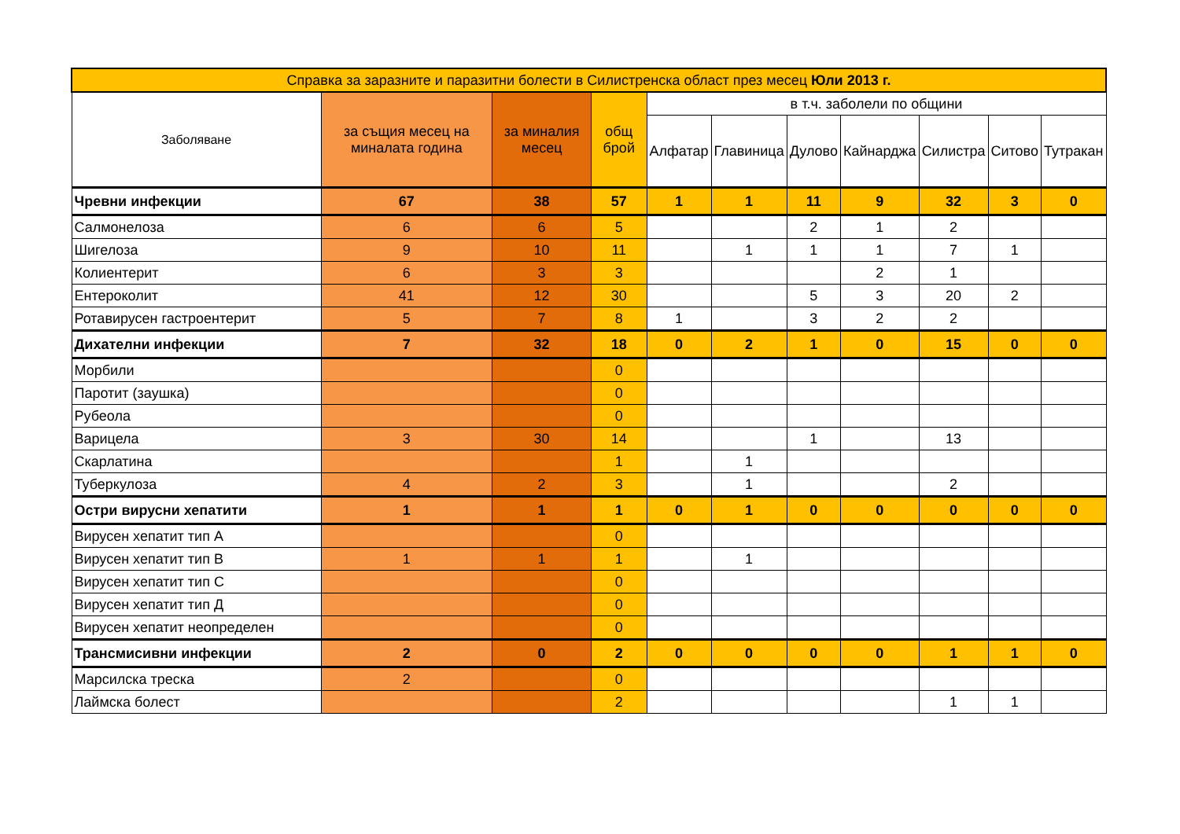| Справка за заразните и паразитни болести в Силистренска област през месец Юли 2013 г. | | | | | | | | | | |
| --- | --- | --- | --- | --- | --- | --- | --- | --- | --- | --- |
| Заболяване | за същия месец на миналата година | за миналия месец | общ брой | в т.ч. заболели по общини | | | | | | |
| | | | | Алфатар | Главиница | Дулово | Кайнарджа | Силистра | Ситово | Тутракан |
| Чревни инфекции | 67 | 38 | 57 | 1 | 1 | 11 | 9 | 32 | 3 | 0 |
| Салмонелоза | 6 | 6 | 5 | | | 2 | 1 | 2 | | |
| Шигелоза | 9 | 10 | 11 | | 1 | 1 | 1 | 7 | 1 | |
| Колиентерит | 6 | 3 | 3 | | | | 2 | 1 | | |
| Ентероколит | 41 | 12 | 30 | | | 5 | 3 | 20 | 2 | |
| Ротавирусен гастроентерит | 5 | 7 | 8 | 1 | | 3 | 2 | 2 | | |
| Дихателни инфекции | 7 | 32 | 18 | 0 | 2 | 1 | 0 | 15 | 0 | 0 |
| Морбили | | | 0 | | | | | | | |
| Паротит (заушка) | | | 0 | | | | | | | |
| Рубеола | | | 0 | | | | | | | |
| Варицела | 3 | 30 | 14 | | | 1 | | 13 | | |
| Скарлатина | | | 1 | | 1 | | | | | |
| Туберкулоза | 4 | 2 | 3 | | 1 | | | 2 | | |
| Остри вирусни хепатити | 1 | 1 | 1 | 0 | 1 | 0 | 0 | 0 | 0 | 0 |
| Вирусен хепатит тип А | | | 0 | | | | | | | |
| Вирусен хепатит тип В | 1 | 1 | 1 | | 1 | | | | | |
| Вирусен хепатит тип С | | | 0 | | | | | | | |
| Вирусен хепатит тип Д | | | 0 | | | | | | | |
| Вирусен хепатит неопределен | | | 0 | | | | | | | |
| Трансмисивни инфекции | 2 | 0 | 2 | 0 | 0 | 0 | 0 | 1 | 1 | 0 |
| Марсилска треска | 2 | | 0 | | | | | | | |
| Лаймска болест | | | 2 | | | | | 1 | 1 | |